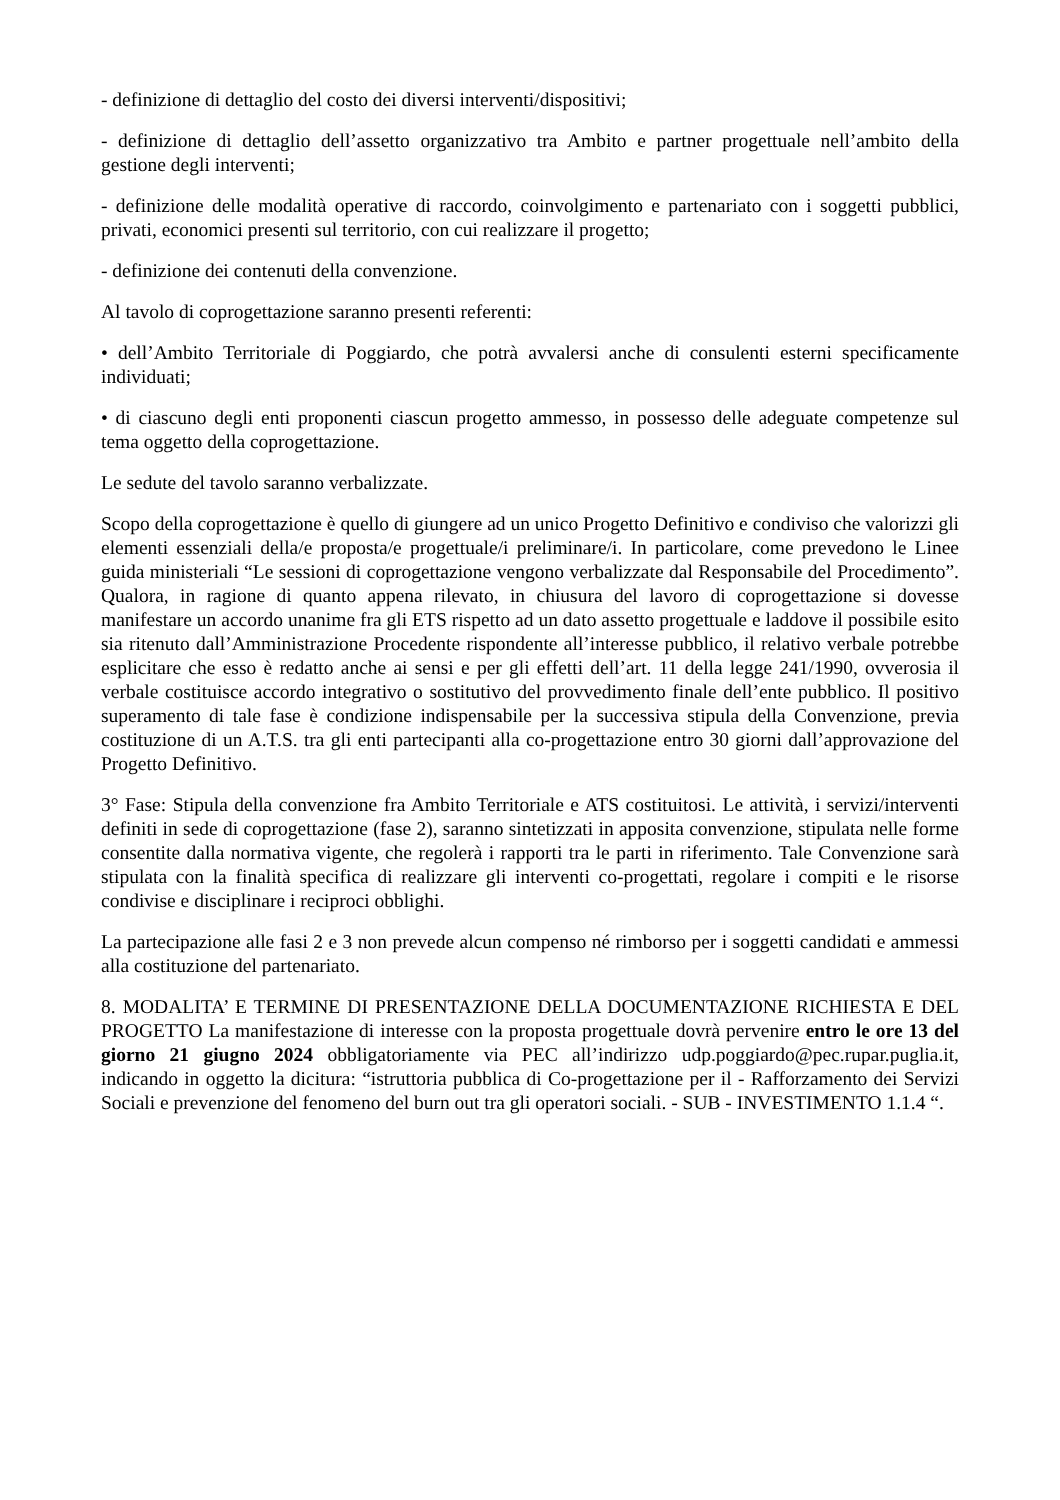- definizione di dettaglio del costo dei diversi interventi/dispositivi;
- definizione di dettaglio dell’assetto organizzativo tra Ambito e partner progettuale nell’ambito della gestione degli interventi;
- definizione delle modalità operative di raccordo, coinvolgimento e partenariato con i soggetti pubblici, privati, economici presenti sul territorio, con cui realizzare il progetto;
- definizione dei contenuti della convenzione.
Al tavolo di coprogettazione saranno presenti referenti:
• dell’Ambito Territoriale di Poggiardo, che potrà avvalersi anche di consulenti esterni specificamente individuati;
• di ciascuno degli enti proponenti ciascun progetto ammesso, in possesso delle adeguate competenze sul tema oggetto della coprogettazione.
Le sedute del tavolo saranno verbalizzate.
Scopo della coprogettazione è quello di giungere ad un unico Progetto Definitivo e condiviso che valorizzi gli elementi essenziali della/e proposta/e progettuale/i preliminare/i. In particolare, come prevedono le Linee guida ministeriali “Le sessioni di coprogettazione vengono verbalizzate dal Responsabile del Procedimento”. Qualora, in ragione di quanto appena rilevato, in chiusura del lavoro di coprogettazione si dovesse manifestare un accordo unanime fra gli ETS rispetto ad un dato assetto progettuale e laddove il possibile esito sia ritenuto dall’Amministrazione Procedente rispondente all’interesse pubblico, il relativo verbale potrebbe esplicitare che esso è redatto anche ai sensi e per gli effetti dell’art. 11 della legge 241/1990, ovverosia il verbale costituisce accordo integrativo o sostitutivo del provvedimento finale dell’ente pubblico. Il positivo superamento di tale fase è condizione indispensabile per la successiva stipula della Convenzione, previa costituzione di un A.T.S. tra gli enti partecipanti alla co-progettazione entro 30 giorni dall’approvazione del Progetto Definitivo.
3° Fase: Stipula della convenzione fra Ambito Territoriale e ATS costituitosi. Le attività, i servizi/interventi definiti in sede di coprogettazione (fase 2), saranno sintetizzati in apposita convenzione, stipulata nelle forme consentite dalla normativa vigente, che regolerà i rapporti tra le parti in riferimento. Tale Convenzione sarà stipulata con la finalità specifica di realizzare gli interventi co-progettati, regolare i compiti e le risorse condivise e disciplinare i reciproci obblighi.
La partecipazione alle fasi 2 e 3 non prevede alcun compenso né rimborso per i soggetti candidati e ammessi alla costituzione del partenariato.
8. MODALITA’ E TERMINE DI PRESENTAZIONE DELLA DOCUMENTAZIONE RICHIESTA E DEL PROGETTO La manifestazione di interesse con la proposta progettuale dovrà pervenire entro le ore 13 del giorno 21 giugno 2024 obbligatoriamente via PEC all’indirizzo udp.poggiardo@pec.rupar.puglia.it, indicando in oggetto la dicitura: “istruttoria pubblica di Co-progettazione per il - Rafforzamento dei Servizi Sociali e prevenzione del fenomeno del burn out tra gli operatori sociali. - SUB - INVESTIMENTO 1.1.4 “.